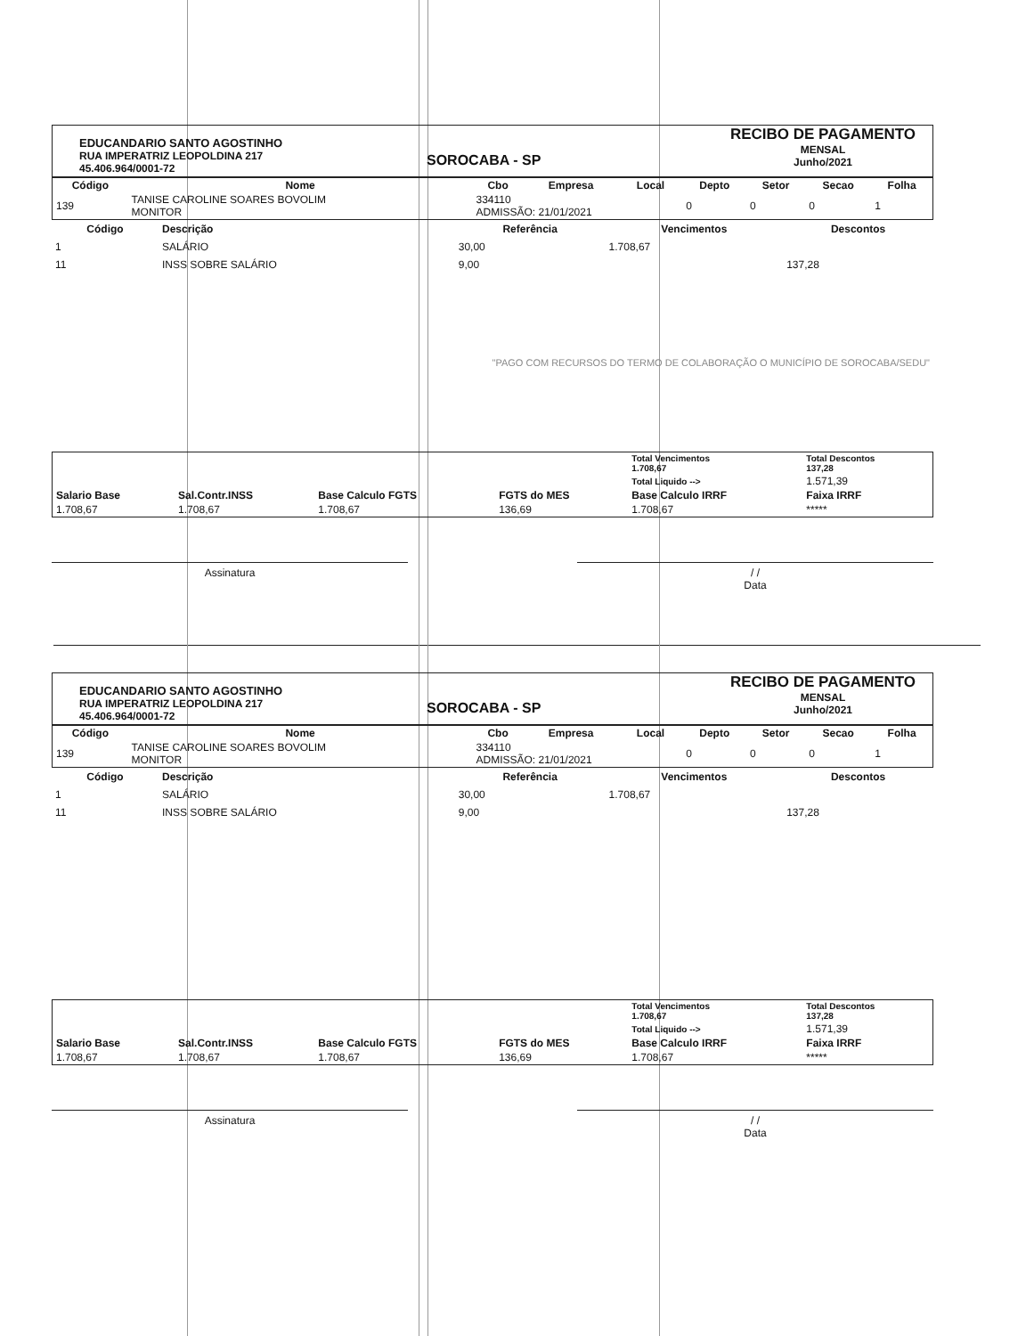EDUCANDARIO SANTO AGOSTINHO
RUA IMPERATRIZ LEOPOLDINA 217
45.406.964/0001-72
SOROCABA - SP
RECIBO DE PAGAMENTO
MENSAL
Junho/2021
| Código | Nome | Cbo | Empresa | Local | Depto | Setor | Secao | Folha |
| --- | --- | --- | --- | --- | --- | --- | --- | --- |
| 139 | TANISE CAROLINE SOARES BOVOLIM MONITOR | 334110 ADMISSÃO: 21/01/2021 | | | 0 | 0 | 0 | 1 |
| Código | Descrição | Referência | Vencimentos | Descontos |
| --- | --- | --- | --- | --- |
| 1 | SALÁRIO | 30,00 | 1.708,67 | |
| 11 | INSS SOBRE SALÁRIO | 9,00 | | 137,28 |
| "PAGO COM RECURSOS DO TERMO DE COLABORAÇÃO O MUNICÍPIO DE SOROCABA/SEDU" | | | | |
| | | | | Total Vencimentos 1.708,67 | Total Descontos 137,28 |
| | | | | Total Liquido --> | 1.571,39 |
| Salario Base | Sal.Contr.INSS | Base Calculo FGTS | FGTS do MES | Base Calculo IRRF | Faixa IRRF |
| 1.708,67 | 1.708,67 | 1.708,67 | 136,69 | 1.708,67 | ***** |
Assinatura / /
Data
EDUCANDARIO SANTO AGOSTINHO
RUA IMPERATRIZ LEOPOLDINA 217
45.406.964/0001-72
SOROCABA - SP
RECIBO DE PAGAMENTO
MENSAL
Junho/2021
| Código | Nome | Cbo | Empresa | Local | Depto | Setor | Secao | Folha |
| --- | --- | --- | --- | --- | --- | --- | --- | --- |
| 139 | TANISE CAROLINE SOARES BOVOLIM MONITOR | 334110 ADMISSÃO: 21/01/2021 | | | 0 | 0 | 0 | 1 |
| Código | Descrição | Referência | Vencimentos | Descontos |
| --- | --- | --- | --- | --- |
| 1 | SALÁRIO | 30,00 | 1.708,67 | |
| 11 | INSS SOBRE SALÁRIO | 9,00 | | 137,28 |
| | | | | Total Vencimentos 1.708,67 | Total Descontos 137,28 |
| | | | | Total Liquido --> | 1.571,39 |
| Salario Base | Sal.Contr.INSS | Base Calculo FGTS | FGTS do MES | Base Calculo IRRF | Faixa IRRF |
| 1.708,67 | 1.708,67 | 1.708,67 | 136,69 | 1.708,67 | ***** |
Assinatura / /
Data